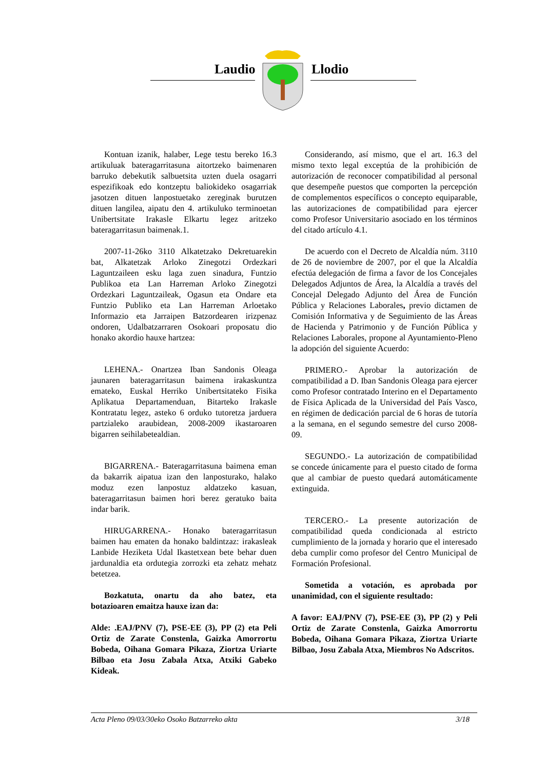Laudio Llodio
Kontuan izanik, halaber, Lege testu bereko 16.3 artikuluak bateragarritasuna aitortzeko baimenaren barruko debekutik salbuetsita uzten duela osagarri espezifikoak edo kontzeptu baliokideko osagarriak jasotzen dituen lanpostuetako zereginak burutzen dituen langilea, aipatu den 4. artikuluko terminoetan Unibertsitate Irakasle Elkartu legez aritzeko bateragarritasun baimenak.1.
2007-11-26ko 3110 Alkatetzako Dekretuarekin bat, Alkatetzak Arloko Zinegotzi Ordezkari Laguntzaileen esku laga zuen sinadura, Funtzio Publikoa eta Lan Harreman Arloko Zinegotzi Ordezkari Laguntzaileak, Ogasun eta Ondare eta Funtzio Publiko eta Lan Harreman Arloetako Informazio eta Jarraipen Batzordearen irizpenaz ondoren, Udalbatzarraren Osokoari proposatu dio honako akordio hauxe hartzea:
LEHENA.- Onartzea Iban Sandonis Oleaga jaunaren bateragarritasun baimena irakaskuntza emateko, Euskal Herriko Unibertsitateko Fisika Aplikatua Departamenduan, Bitarteko Irakasle Kontratatu legez, asteko 6 orduko tutoretza jarduera partzialeko araubidean, 2008-2009 ikastaroaren bigarren seihilabetealdian.
BIGARRENA.- Bateragarritasuna baimena eman da bakarrik aipatua izan den lanposturako, halako moduz ezen lanpostuz aldatzeko kasuan, bateragarritasun baimen hori berez geratuko baita indar barik.
HIRUGARRENA.- Honako bateragarritasun baimen hau ematen da honako baldintzaz: irakasleak Lanbide Heziketa Udal Ikastetxean bete behar duen jardunaldia eta ordutegia zorrozki eta zehatz mehatz betetzea.
Bozkatuta, onartu da aho batez, eta botazioaren emaitza hauxe izan da:
Alde: .EAJ/PNV (7), PSE-EE (3), PP (2) eta Peli Ortiz de Zarate Constenla, Gaizka Amorrortu Bobeda, Oihana Gomara Pikaza, Ziortza Uriarte Bilbao eta Josu Zabala Atxa, Atxiki Gabeko Kideak.
Considerando, así mismo, que el art. 16.3 del mismo texto legal exceptúa de la prohibición de autorización de reconocer compatibilidad al personal que desempeñe puestos que comporten la percepción de complementos específicos o concepto equiparable, las autorizaciones de compatibilidad para ejercer como Profesor Universitario asociado en los términos del citado artículo 4.1.
De acuerdo con el Decreto de Alcaldía núm. 3110 de 26 de noviembre de 2007, por el que la Alcaldía efectúa delegación de firma a favor de los Concejales Delegados Adjuntos de Área, la Alcaldía a través del Concejal Delegado Adjunto del Área de Función Pública y Relaciones Laborales, previo dictamen de Comisión Informativa y de Seguimiento de las Áreas de Hacienda y Patrimonio y de Función Pública y Relaciones Laborales, propone al Ayuntamiento-Pleno la adopción del siguiente Acuerdo:
PRIMERO.- Aprobar la autorización de compatibilidad a D. Iban Sandonis Oleaga para ejercer como Profesor contratado Interino en el Departamento de Física Aplicada de la Universidad del País Vasco, en régimen de dedicación parcial de 6 horas de tutoría a la semana, en el segundo semestre del curso 2008-09.
SEGUNDO.- La autorización de compatibilidad se concede únicamente para el puesto citado de forma que al cambiar de puesto quedará automáticamente extinguida.
TERCERO.- La presente autorización de compatibilidad queda condicionada al estricto cumplimiento de la jornada y horario que el interesado deba cumplir como profesor del Centro Municipal de Formación Profesional.
Sometida a votación, es aprobada por unanimidad, con el siguiente resultado:
A favor: EAJ/PNV (7), PSE-EE (3), PP (2) y Peli Ortiz de Zarate Constenla, Gaizka Amorrortu Bobeda, Oihana Gomara Pikaza, Ziortza Uriarte Bilbao, Josu Zabala Atxa, Miembros No Adscritos.
Acta Pleno 09/03/30eko Osoko Batzarreko akta 3/18